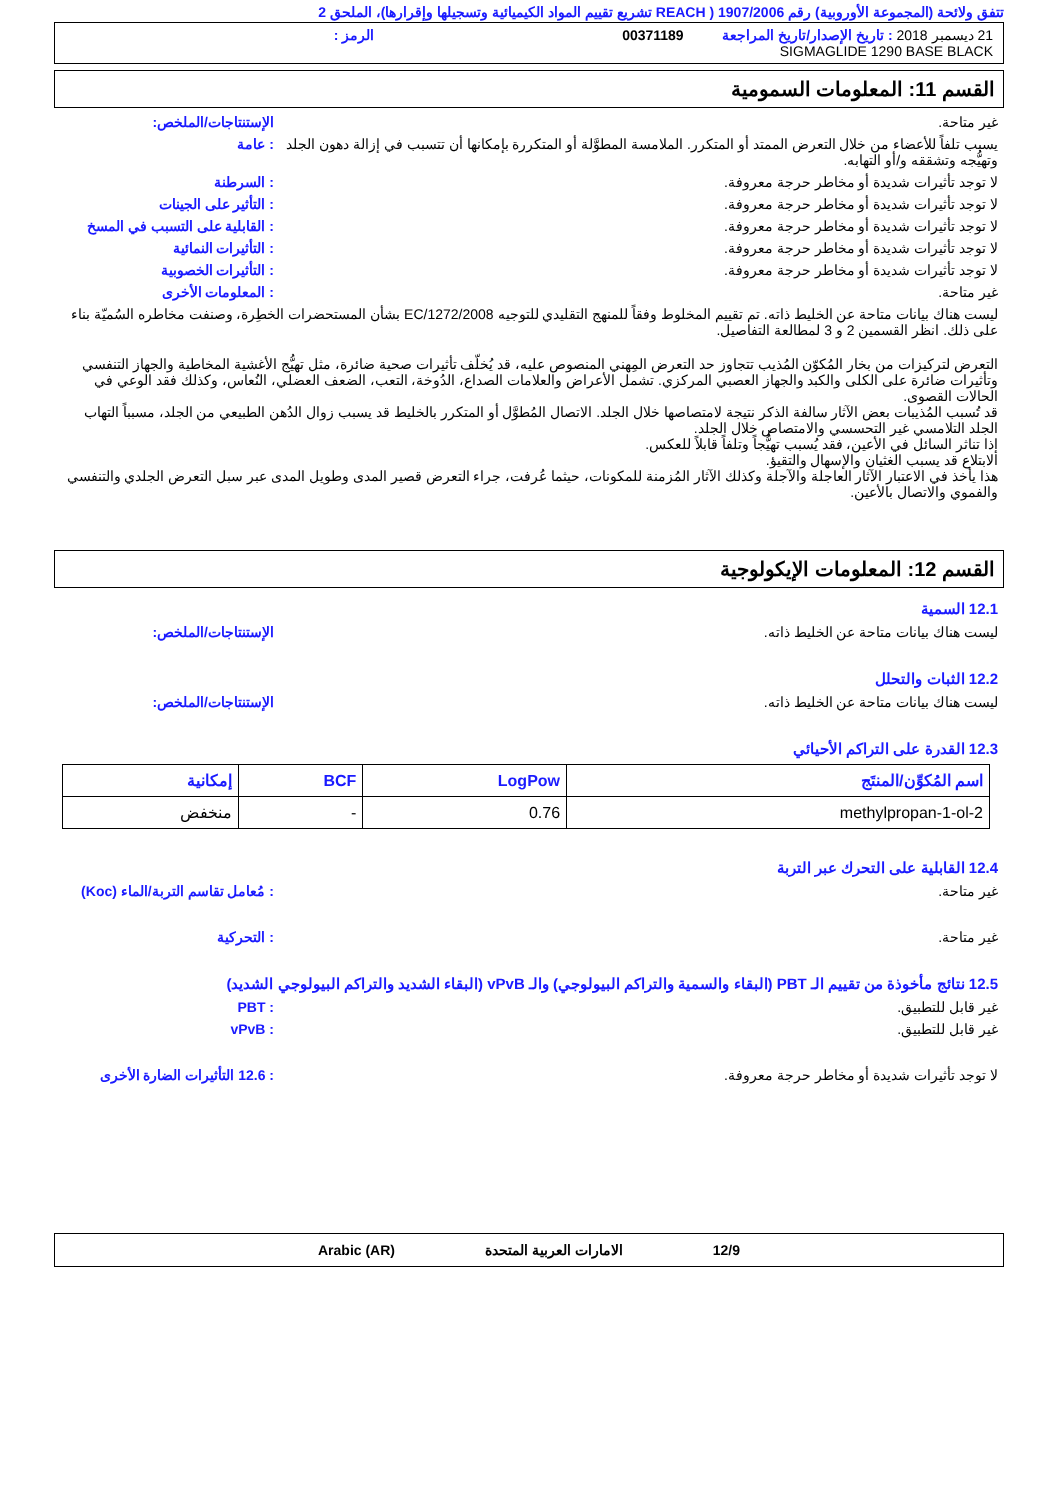تتفق ولائحة (المجموعة الأوروبية) رقم 1907/2006 ( REACH تشريع تقييم المواد الكيميائية وتسجيلها وإقرارها)، الملحق 2
21 ديسمبر 2018 : تاريخ الإصدار/تاريخ المراجعة
00371189
الرمز :
SIGMAGLIDE 1290 BASE BLACK
القسم 11: المعلومات السمومية
غير متاحة. الإستنتاجات/الملخص:
يسبب تلفاً للأعضاء من خلال التعرض الممتد أو المتكرر. الملامسة المطوَّلة أو المتكررة بإمكانها أن تتسبب في إزالة دهون الجلد وتهيُّجه وتشققه و/أو التهابه.
: عامة
لا توجد تأثيرات شديدة أو مخاطر حرجة معروفة.
: السرطنة
لا توجد تأثيرات شديدة أو مخاطر حرجة معروفة.
: التأثير على الجينات
لا توجد تأثيرات شديدة أو مخاطر حرجة معروفة.
: القابلية على التسبب في المسخ
لا توجد تأثيرات شديدة أو مخاطر حرجة معروفة.
: التأثيرات النمائية
لا توجد تأثيرات شديدة أو مخاطر حرجة معروفة.
: التأثيرات الخصوبية
غير متاحة. : المعلومات الأخرى
ليست هناك بيانات متاحة عن الخليط ذاته. تم تقييم المخلوط وفقاً للمنهج التقليدي للتوجيه EC/1272/2008 بشأن المستحضرات الخطِرة، وصنفت مخاطره السُميّة بناء على ذلك. انظر القسمين 2 و 3 لمطالعة التفاصيل.
التعرض لتركيزات من بخار المُكوّن المُذيب تتجاوز حد التعرض المِهني المنصوص عليه، قد يُخلّف تأثيرات صحية ضائرة، مثل تهيُّج الأغشية المخاطية والجهاز التنفسي وتأثيرات ضائرة على الكلى والكبد والجهاز العصبي المركزي. تشمل الأعراض والعلامات الصداع، الدُوخة، التعب، الضعف العضلي، النُعاس، وكذلك فقد الوعي في الحالات القصوى.
قد تُسبب المُذيبات بعض الآثار سالفة الذكر نتيجة لامتصاصها خلال الجلد. الاتصال المُطوَّل أو المتكرر بالخليط قد يسبب زوال الدُهن الطبيعي من الجلد، مسبباً التهاب الجلد التلامسي غير التحسسي والامتصاص خلال الجلد.
إذا تناثر السائل في الأعين، فقد يُسبب تهيُّجاً وتلفاً قابلاً للعكس.
الابتلاع قد يسبب الغثيان والإسهال والتقيؤ.
هذا يأخذ في الاعتبار الآثار العاجلة والآجلة وكذلك الآثار المُزمنة للمكونات، حيثما عُرفت، جراء التعرض قصير المدى وطويل المدى عبر سبل التعرض الجلدي والتنفسي والفموي والاتصال بالأعين.
القسم 12: المعلومات الإيكولوجية
12.1 السمية
ليست هناك بيانات متاحة عن الخليط ذاته.
الإستنتاجات/الملخص:
12.2 الثبات والتحلل
ليست هناك بيانات متاحة عن الخليط ذاته.
الإستنتاجات/الملخص:
12.3 القدرة على التراكم الأحيائي
| اسم المُكوِّن/المنتَج | LogPow | BCF | إمكانية |
| --- | --- | --- | --- |
| 2-methylpropan-1-ol | 0.76 | - | منخفض |
12.4 القابلية على التحرك عبر التربة
غير متاحة. : مُعامل تقاسم التربة/الماء (Koc)
غير متاحة. : التحركية
12.5 نتائج مأخوذة من تقييم الـ PBT (البقاء والسمية والتراكم البيولوجي) والـ vPvB (البقاء الشديد والتراكم البيولوجي الشديد)
غير قابل للتطبيق. : PBT
غير قابل للتطبيق. : vPvB
لا توجد تأثيرات شديدة أو مخاطر حرجة معروفة.
: 12.6 التأثيرات الضارة الأخرى
12/9 الامارات العربية المتحدة Arabic (AR)